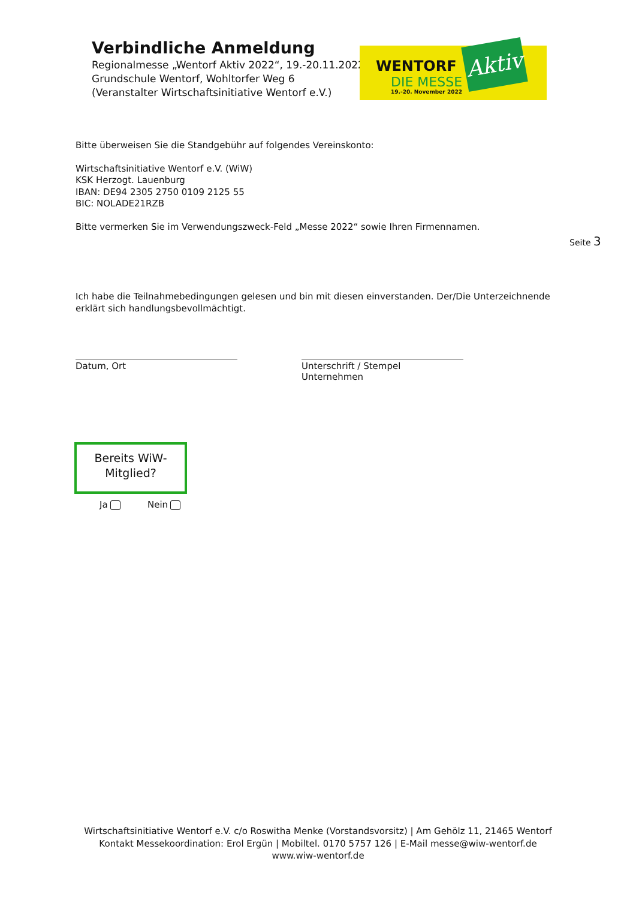Verbindliche Anmeldung
Regionalmesse „Wentorf Aktiv 2022“, 19.-20.11.2022
Grundschule Wentorf, Wohltorfer Weg 6
(Veranstalter Wirtschaftsinitiative Wentorf e.V.)
WENTORF
DIE MESSE
19.-20. November 2022
Aktiv
Bitte überweisen Sie die Standgebühr auf folgendes Vereinskonto:
Wirtschaftsinitiative Wentorf e.V. (WiW)
KSK Herzogt. Lauenburg
IBAN: DE94 2305 2750 0109 2125 55
BIC: NOLADE21RZB
Bitte vermerken Sie im Verwendungszweck-Feld „Messe 2022“ sowie Ihren Firmennamen.
Seite 3
Ich habe die Teilnahmebedingungen gelesen und bin mit diesen einverstanden. Der/Die Unterzeichnende erklärt sich handlungsbevollmächtigt.
Datum, Ort
Unterschrift / Stempel Unternehmen
Bereits WiW-
Mitglied?
Ja Nein
Wirtschaftsinitiative Wentorf e.V. c/o Roswitha Menke (Vorstandsvorsitz) | Am Gehölz 11, 21465 Wentorf
Kontakt Messekoordination: Erol Ergün | Mobiltel. 0170 5757 126 | E-Mail messe@wiw-wentorf.de
www.wiw-wentorf.de